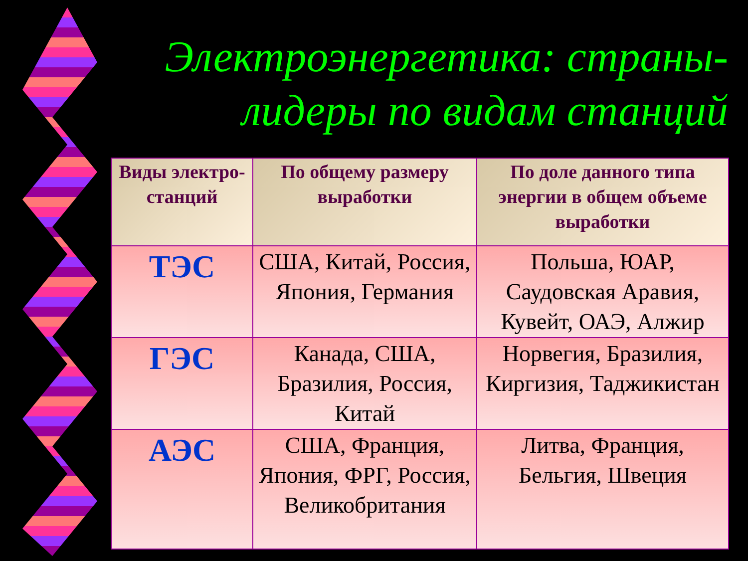Электроэнергетика: страны-лидеры по видам станций
| Виды электро-станций | По общему размеру выработки | По доле данного типа энергии в общем объеме выработки |
| --- | --- | --- |
| ТЭС | США, Китай, Россия, Япония, Германия | Польша, ЮАР, Саудовская Аравия, Кувейт, ОАЭ, Алжир |
| ГЭС | Канада, США, Бразилия, Россия, Китай | Норвегия, Бразилия, Киргизия, Таджикистан |
| АЭС | США, Франция, Япония, ФРГ, Россия, Великобритания | Литва, Франция, Бельгия, Швеция |